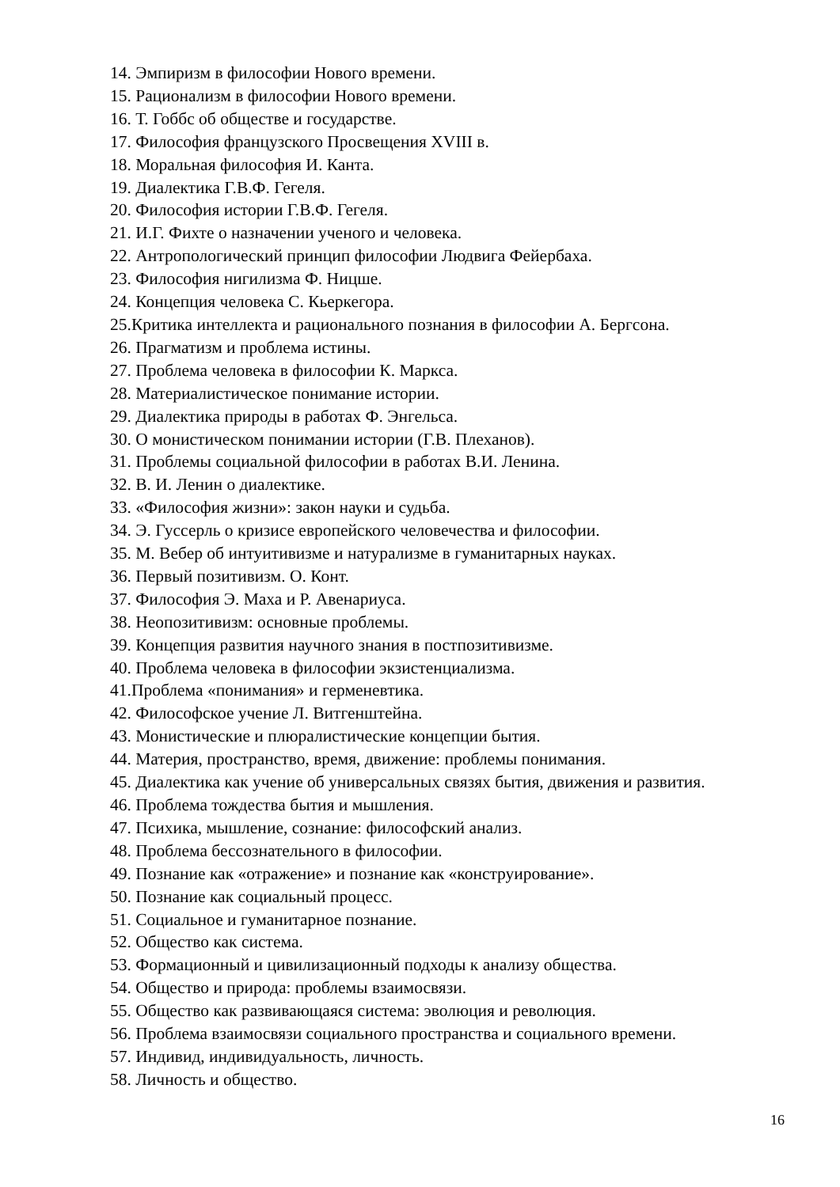14. Эмпиризм в философии Нового времени.
15. Рационализм в философии Нового времени.
16. Т. Гоббс об обществе и государстве.
17. Философия французского Просвещения XVIII в.
18. Моральная философия И. Канта.
19. Диалектика Г.В.Ф. Гегеля.
20. Философия истории Г.В.Ф. Гегеля.
21. И.Г. Фихте о назначении ученого и человека.
22. Антропологический принцип философии Людвига Фейербаха.
23. Философия нигилизма Ф. Ницше.
24. Концепция человека С. Кьеркегора.
25.Критика интеллекта и рационального познания в философии А. Бергсона.
26. Прагматизм и проблема истины.
27. Проблема человека в философии К. Маркса.
28. Материалистическое понимание истории.
29. Диалектика природы в работах Ф. Энгельса.
30. О монистическом понимании истории (Г.В. Плеханов).
31. Проблемы социальной философии в работах В.И. Ленина.
32. В. И. Ленин о диалектике.
33. «Философия жизни»: закон науки и судьба.
34. Э. Гуссерль о кризисе европейского человечества и философии.
35. М. Вебер об интуитивизме и натурализме в гуманитарных науках.
36. Первый позитивизм. О. Конт.
37. Философия Э. Маха и Р. Авенариуса.
38. Неопозитивизм: основные проблемы.
39. Концепция развития научного знания в постпозитивизме.
40. Проблема человека в философии экзистенциализма.
41.Проблема «понимания» и герменевтика.
42. Философское учение Л. Витгенштейна.
43. Монистические и плюралистические концепции бытия.
44. Материя, пространство, время, движение: проблемы понимания.
45. Диалектика как учение об универсальных связях бытия, движения и развития.
46. Проблема тождества бытия и мышления.
47. Психика, мышление, сознание: философский анализ.
48. Проблема бессознательного в философии.
49. Познание как «отражение» и познание как «конструирование».
50. Познание как социальный процесс.
51. Социальное и гуманитарное познание.
52. Общество как система.
53. Формационный и цивилизационный подходы к анализу общества.
54. Общество и природа: проблемы взаимосвязи.
55. Общество как развивающаяся система: эволюция и революция.
56. Проблема взаимосвязи социального пространства и социального времени.
57. Индивид, индивидуальность, личность.
58. Личность и общество.
16